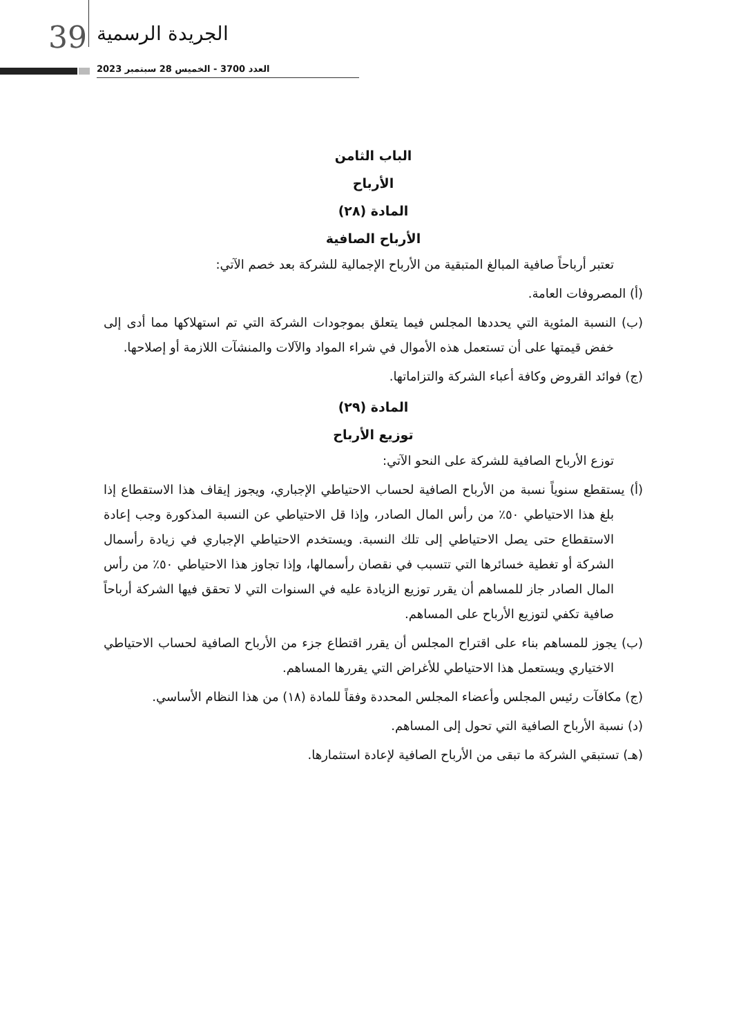39 الجريدة الرسمية
العدد 3700 - الخميس 28 سبتمبر 2023
الباب الثامن
الأرباح
المادة (٢٨)
الأرباح الصافية
تعتبر أرباحاً صافية المبالغ المتبقية من الأرباح الإجمالية للشركة بعد خصم الآتي:
(أ) المصروفات العامة.
(ب) النسبة المئوية التي يحددها المجلس فيما يتعلق بموجودات الشركة التي تم استهلاكها مما أدى إلى خفض قيمتها على أن تستعمل هذه الأموال في شراء المواد والآلات والمنشآت اللازمة أو إصلاحها.
(ج) فوائد القروض وكافة أعباء الشركة والتزاماتها.
المادة (٢٩)
توزيع الأرباح
توزع الأرباح الصافية للشركة على النحو الآتي:
(أ) يستقطع سنوياً نسبة من الأرباح الصافية لحساب الاحتياطي الإجباري، ويجوز إيقاف هذا الاستقطاع إذا بلغ هذا الاحتياطي ٥٠٪ من رأس المال الصادر، وإذا قل الاحتياطي عن النسبة المذكورة وجب إعادة الاستقطاع حتى يصل الاحتياطي إلى تلك النسبة. ويستخدم الاحتياطي الإجباري في زيادة رأسمال الشركة أو تغطية خسائرها التي تتسبب في نقصان رأسمالها، وإذا تجاوز هذا الاحتياطي ٥٠٪ من رأس المال الصادر جاز للمساهم أن يقرر توزيع الزيادة عليه في السنوات التي لا تحقق فيها الشركة أرباحاً صافية تكفي لتوزيع الأرباح على المساهم.
(ب) يجوز للمساهم بناء على اقتراح المجلس أن يقرر اقتطاع جزء من الأرباح الصافية لحساب الاحتياطي الاختياري ويستعمل هذا الاحتياطي للأغراض التي يقررها المساهم.
(ج) مكافآت رئيس المجلس وأعضاء المجلس المحددة وفقاً للمادة (١٨) من هذا النظام الأساسي.
(د) نسبة الأرباح الصافية التي تحول إلى المساهم.
(هـ) تستبقي الشركة ما تبقى من الأرباح الصافية لإعادة استثمارها.